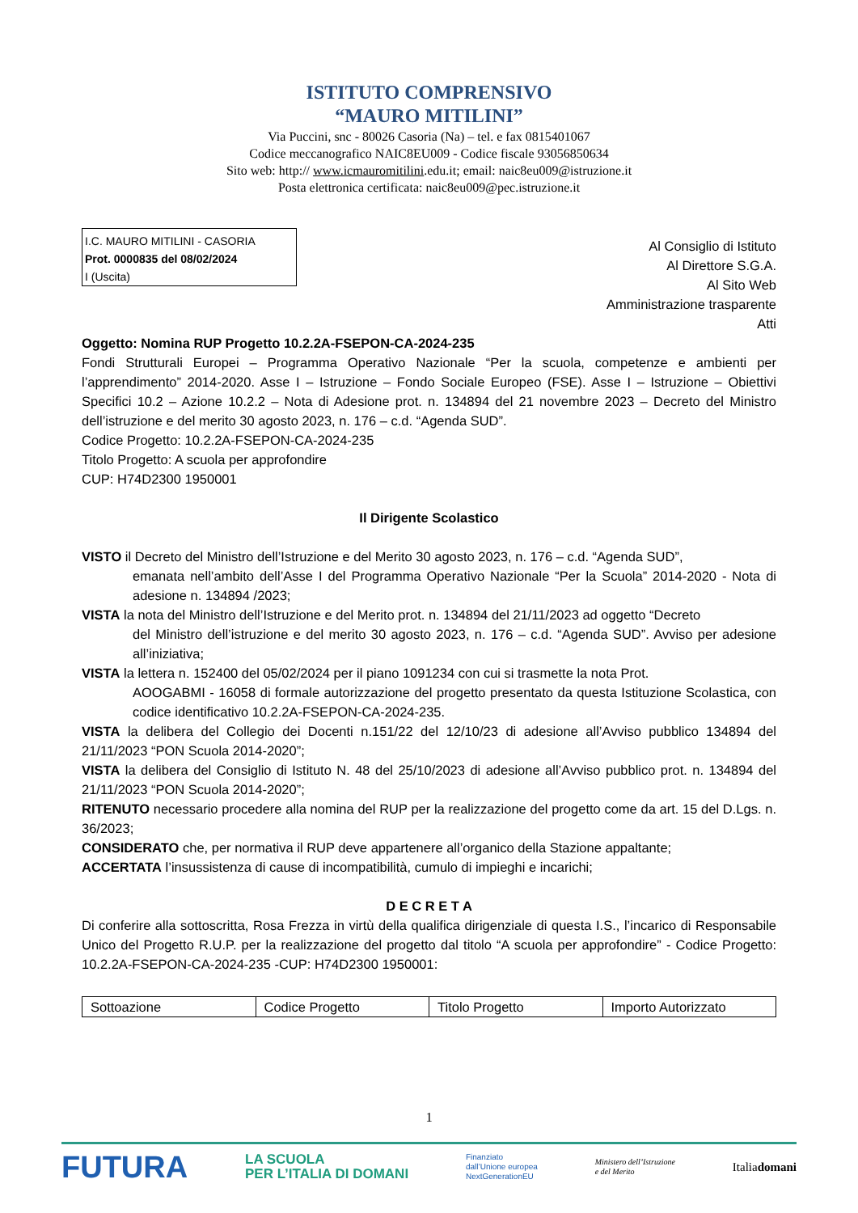ISTITUTO COMPRENSIVO
“MAURO MITILINI”
Via Puccini, snc - 80026 Casoria (Na) – tel. e fax 0815401067
Codice meccanografico NAIC8EU009 - Codice fiscale 93056850634
Sito web: http:// www.icmauromitilini.edu.it; email: naic8eu009@istruzione.it
Posta elettronica certificata: naic8eu009@pec.istruzione.it
I.C. MAURO MITILINI - CASORIA
Prot. 0000835 del 08/02/2024
I (Uscita)
Al Consiglio di Istituto
Al Direttore S.G.A.
Al Sito Web
Amministrazione trasparente
Atti
Oggetto: Nomina RUP Progetto 10.2.2A-FSEPON-CA-2024-235
Fondi Strutturali Europei – Programma Operativo Nazionale “Per la scuola, competenze e ambienti per l’apprendimento” 2014-2020. Asse I – Istruzione – Fondo Sociale Europeo (FSE). Asse I – Istruzione – Obiettivi Specifici 10.2 – Azione 10.2.2 – Nota di Adesione prot. n. 134894 del 21 novembre 2023 – Decreto del Ministro dell’istruzione e del merito 30 agosto 2023, n. 176 – c.d. “Agenda SUD”.
Codice Progetto: 10.2.2A-FSEPON-CA-2024-235
Titolo Progetto: A scuola per approfondire
CUP: H74D2300 1950001
Il Dirigente Scolastico
VISTO il Decreto del Ministro dell’Istruzione e del Merito 30 agosto 2023, n. 176 – c.d. “Agenda SUD”,
emanata nell’ambito dell’Asse I del Programma Operativo Nazionale “Per la Scuola” 2014-2020 - Nota di adesione n. 134894 /2023;
VISTA la nota del Ministro dell’Istruzione e del Merito prot. n. 134894 del 21/11/2023 ad oggetto “Decreto
del Ministro dell’istruzione e del merito 30 agosto 2023, n. 176 – c.d. “Agenda SUD”. Avviso per adesione all’iniziativa;
VISTA la lettera n. 152400 del 05/02/2024 per il piano 1091234 con cui si trasmette la nota Prot.
AOOGABMI - 16058 di formale autorizzazione del progetto presentato da questa Istituzione Scolastica, con codice identificativo 10.2.2A-FSEPON-CA-2024-235.
VISTA la delibera del Collegio dei Docenti n.151/22 del 12/10/23 di adesione all’Avviso pubblico 134894 del 21/11/2023 “PON Scuola 2014-2020”;
VISTA la delibera del Consiglio di Istituto N. 48 del 25/10/2023 di adesione all’Avviso pubblico prot. n. 134894 del 21/11/2023 “PON Scuola 2014-2020”;
RITENUTO necessario procedere alla nomina del RUP per la realizzazione del progetto come da art. 15 del D.Lgs. n. 36/2023;
CONSIDERATO che, per normativa il RUP deve appartenere all’organico della Stazione appaltante;
ACCERTATA l’insussistenza di cause di incompatibilità, cumulo di impieghi e incarichi;
D E C R E T A
Di conferire alla sottoscritta, Rosa Frezza in virtù della qualifica dirigenziale di questa I.S., l’incarico di Responsabile Unico del Progetto R.U.P. per la realizzazione del progetto dal titolo “A scuola per approfondire” - Codice Progetto: 10.2.2A-FSEPON-CA-2024-235 -CUP: H74D2300 1950001:
| Sottoazione | Codice Progetto | Titolo Progetto | Importo Autorizzato |
1
FUTURA LA SCUOLA
PER L’ITALIA DI DOMANI Finanziato
dall’Unione europea
NextGenerationEU Ministero dell’Istruzione
e del Merito Italiadomani